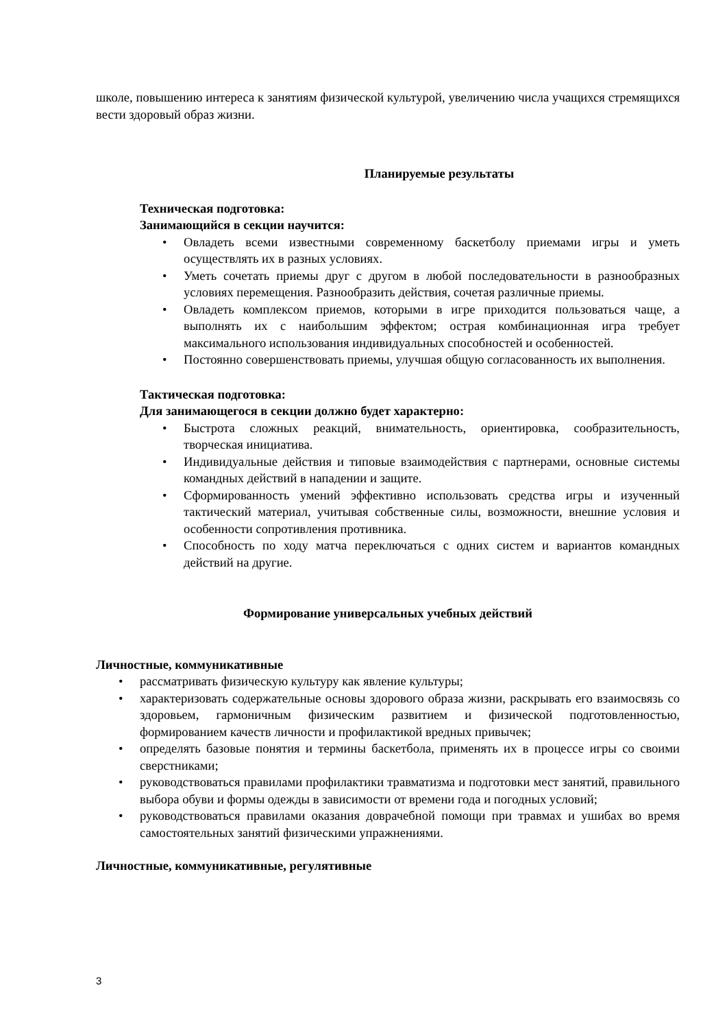школе, повышению интереса к занятиям физической культурой, увеличению числа учащихся стремящихся вести здоровый образ жизни.
Планируемые результаты
Техническая подготовка:
Занимающийся в секции научится:
• Овладеть всеми известными современному баскетболу приемами игры и уметь осуществлять их в разных условиях.
• Уметь сочетать приемы друг с другом в любой последовательности в разнообразных условиях перемещения. Разнообразить действия, сочетая различные приемы.
• Овладеть комплексом приемов, которыми в игре приходится пользоваться чаще, а выполнять их с наибольшим эффектом; острая комбинационная игра требует максимального использования индивидуальных способностей и особенностей.
• Постоянно совершенствовать приемы, улучшая общую согласованность их выполнения.
Тактическая подготовка:
Для занимающегося в секции должно будет характерно:
• Быстрота сложных реакций, внимательность, ориентировка, сообразительность, творческая инициатива.
• Индивидуальные действия и типовые взаимодействия с партнерами, основные системы командных действий в нападении и защите.
• Сформированность умений эффективно использовать средства игры и изученный тактический материал, учитывая собственные силы, возможности, внешние условия и особенности сопротивления противника.
• Способность по ходу матча переключаться с одних систем и вариантов командных действий на другие.
Формирование универсальных учебных действий
Личностные, коммуникативные
• рассматривать физическую культуру как явление культуры;
• характеризовать содержательные основы здорового образа жизни, раскрывать его взаимосвязь со здоровьем, гармоничным физическим развитием и физической подготовленностью, формированием качеств личности и профилактикой вредных привычек;
• определять базовые понятия и термины баскетбола, применять их в процессе игры со своими сверстниками;
• руководствоваться правилами профилактики травматизма и подготовки мест занятий, правильного выбора обуви и формы одежды в зависимости от времени года и погодных условий;
• руководствоваться правилами оказания доврачебной помощи при травмах и ушибах во время самостоятельных занятий физическими упражнениями.
Личностные, коммуникативные, регулятивные
3